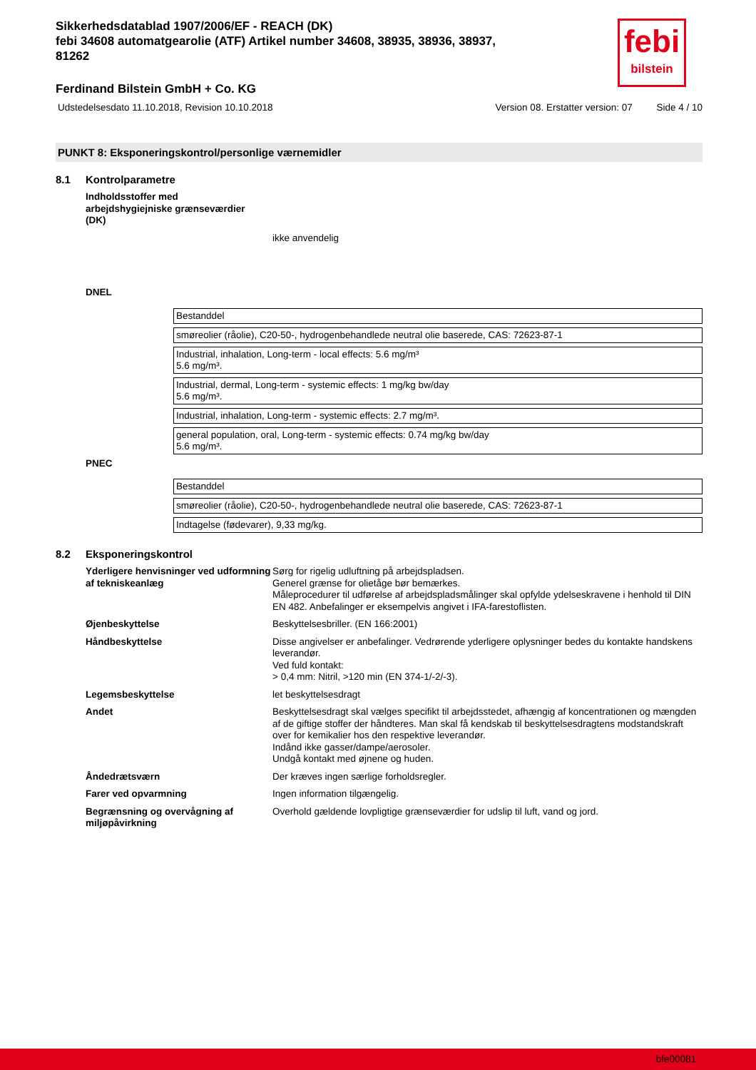febi
bilstein
Sikkerhedsdatablad 1907/2006/EF - REACH (DK)
febi 34608 automatgearolie (ATF) Artikel number 34608, 38935, 38936, 38937, 81262
Ferdinand Bilstein GmbH + Co. KG
Udstedelsesdato 11.10.2018, Revision 10.10.2018 Version 08. Erstatter version: 07 Side 4 / 10
PUNKT 8: Eksponeringskontrol/personlige værnemidler
8.1 Kontrolparametre
Indholdsstoffer med arbejdshygiejniske grænseværdier (DK)
ikke anvendelig
DNEL
| Bestanddel |
| smøreolier (råolie), C20-50-, hydrogenbehandlede neutral olie baserede, CAS: 72623-87-1 |
| Industrial, inhalation, Long-term - local effects: 5.6 mg/m³ 5.6 mg/m³. |
| Industrial, dermal, Long-term - systemic effects: 1 mg/kg bw/day 5.6 mg/m³. |
| Industrial, inhalation, Long-term - systemic effects: 2.7 mg/m³. |
| general population, oral, Long-term - systemic effects: 0.74 mg/kg bw/day 5.6 mg/m³. |
PNEC
| Bestanddel |
| smøreolier (råolie), C20-50-, hydrogenbehandlede neutral olie baserede, CAS: 72623-87-1 |
| Indtagelse (fødevarer), 9,33 mg/kg. |
8.2 Eksponeringskontrol
Yderligere henvisninger ved udformning af tekniskeanlæg
Sørg for rigelig udluftning på arbejdspladsen.
Generel grænse for olietåge bør bemærkes.
Måleprocedurer til udførelse af arbejdspladsmålinger skal opfylde ydelseskravene i henhold til DIN EN 482. Anbefalinger er eksempelvis angivet i IFA-farestoflisten.
Øjenbeskyttelse Beskyttelsesbriller. (EN 166:2001)
Håndbeskyttelse Disse angivelser er anbefalinger. Vedrørende yderligere oplysninger bedes du kontakte handskens leverandør.
Ved fuld kontakt:
> 0,4 mm: Nitril, >120 min (EN 374-1/-2/-3).
Legemsbeskyttelse let beskyttelsesdragt
Andet Beskyttelsesdragt skal vælges specifikt til arbejdsstedet, afhængig af koncentrationen og mængden af de giftige stoffer der håndteres. Man skal få kendskab til beskyttelsesdragtens modstandskraft over for kemikalier hos den respektive leverandør.
Indånd ikke gasser/dampe/aerosoler.
Undgå kontakt med øjnene og huden.
Åndedrætsværn Der kræves ingen særlige forholdsregler.
Farer ved opvarmning Ingen information tilgængelig.
Begrænsning og overvågning af miljøpåvirkning
Overhold gældende lovpligtige grænseværdier for udslip til luft, vand og jord.
bfe00081